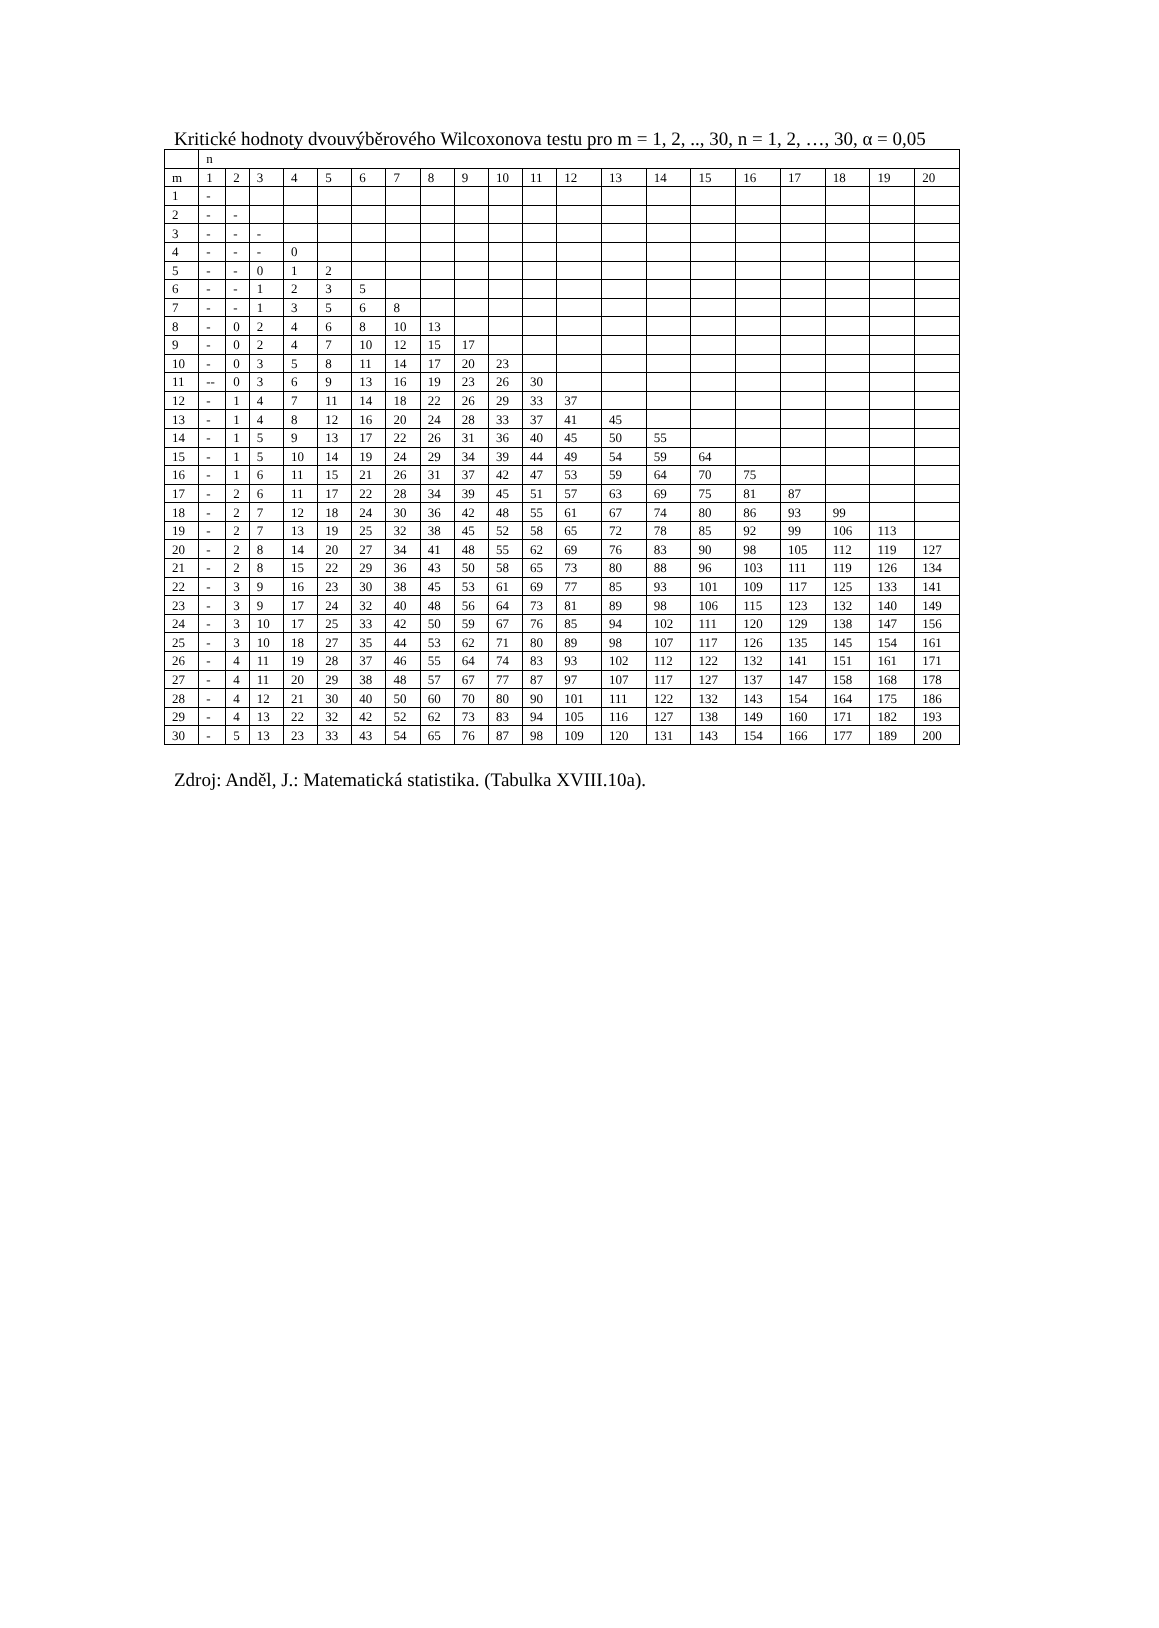Kritické hodnoty dvouvýběrového Wilcoxonova testu pro m = 1, 2, .., 30, n = 1, 2, …, 30, α = 0,05
| | n | | | | | | | | | | | | | | | | | | | |
| m | 1 | 2 | 3 | 4 | 5 | 6 | 7 | 8 | 9 | 10 | 11 | 12 | 13 | 14 | 15 | 16 | 17 | 18 | 19 | 20 |
| 1 | - | | | | | | | | | | | | | | | | | | | |
| 2 | - | - | | | | | | | | | | | | | | | | | | |
| 3 | - | - | - | | | | | | | | | | | | | | | | | |
| 4 | - | - | - | 0 | | | | | | | | | | | | | | | | |
| 5 | - | - | 0 | 1 | 2 | | | | | | | | | | | | | | | |
| 6 | - | - | 1 | 2 | 3 | 5 | | | | | | | | | | | | | | |
| 7 | - | - | 1 | 3 | 5 | 6 | 8 | | | | | | | | | | | | | |
| 8 | - | 0 | 2 | 4 | 6 | 8 | 10 | 13 | | | | | | | | | | | | |
| 9 | - | 0 | 2 | 4 | 7 | 10 | 12 | 15 | 17 | | | | | | | | | | | |
| 10 | - | 0 | 3 | 5 | 8 | 11 | 14 | 17 | 20 | 23 | | | | | | | | | | |
| 11 | -- | 0 | 3 | 6 | 9 | 13 | 16 | 19 | 23 | 26 | 30 | | | | | | | | | |
| 12 | - | 1 | 4 | 7 | 11 | 14 | 18 | 22 | 26 | 29 | 33 | 37 | | | | | | | | |
| 13 | - | 1 | 4 | 8 | 12 | 16 | 20 | 24 | 28 | 33 | 37 | 41 | 45 | | | | | | | |
| 14 | - | 1 | 5 | 9 | 13 | 17 | 22 | 26 | 31 | 36 | 40 | 45 | 50 | 55 | | | | | | |
| 15 | - | 1 | 5 | 10 | 14 | 19 | 24 | 29 | 34 | 39 | 44 | 49 | 54 | 59 | 64 | | | | | |
| 16 | - | 1 | 6 | 11 | 15 | 21 | 26 | 31 | 37 | 42 | 47 | 53 | 59 | 64 | 70 | 75 | | | | |
| 17 | - | 2 | 6 | 11 | 17 | 22 | 28 | 34 | 39 | 45 | 51 | 57 | 63 | 69 | 75 | 81 | 87 | | | |
| 18 | - | 2 | 7 | 12 | 18 | 24 | 30 | 36 | 42 | 48 | 55 | 61 | 67 | 74 | 80 | 86 | 93 | 99 | | |
| 19 | - | 2 | 7 | 13 | 19 | 25 | 32 | 38 | 45 | 52 | 58 | 65 | 72 | 78 | 85 | 92 | 99 | 106 | 113 | |
| 20 | - | 2 | 8 | 14 | 20 | 27 | 34 | 41 | 48 | 55 | 62 | 69 | 76 | 83 | 90 | 98 | 105 | 112 | 119 | 127 |
| 21 | - | 2 | 8 | 15 | 22 | 29 | 36 | 43 | 50 | 58 | 65 | 73 | 80 | 88 | 96 | 103 | 111 | 119 | 126 | 134 |
| 22 | - | 3 | 9 | 16 | 23 | 30 | 38 | 45 | 53 | 61 | 69 | 77 | 85 | 93 | 101 | 109 | 117 | 125 | 133 | 141 |
| 23 | - | 3 | 9 | 17 | 24 | 32 | 40 | 48 | 56 | 64 | 73 | 81 | 89 | 98 | 106 | 115 | 123 | 132 | 140 | 149 |
| 24 | - | 3 | 10 | 17 | 25 | 33 | 42 | 50 | 59 | 67 | 76 | 85 | 94 | 102 | 111 | 120 | 129 | 138 | 147 | 156 |
| 25 | - | 3 | 10 | 18 | 27 | 35 | 44 | 53 | 62 | 71 | 80 | 89 | 98 | 107 | 117 | 126 | 135 | 145 | 154 | 161 |
| 26 | - | 4 | 11 | 19 | 28 | 37 | 46 | 55 | 64 | 74 | 83 | 93 | 102 | 112 | 122 | 132 | 141 | 151 | 161 | 171 |
| 27 | - | 4 | 11 | 20 | 29 | 38 | 48 | 57 | 67 | 77 | 87 | 97 | 107 | 117 | 127 | 137 | 147 | 158 | 168 | 178 |
| 28 | - | 4 | 12 | 21 | 30 | 40 | 50 | 60 | 70 | 80 | 90 | 101 | 111 | 122 | 132 | 143 | 154 | 164 | 175 | 186 |
| 29 | - | 4 | 13 | 22 | 32 | 42 | 52 | 62 | 73 | 83 | 94 | 105 | 116 | 127 | 138 | 149 | 160 | 171 | 182 | 193 |
| 30 | - | 5 | 13 | 23 | 33 | 43 | 54 | 65 | 76 | 87 | 98 | 109 | 120 | 131 | 143 | 154 | 166 | 177 | 189 | 200 |
Zdroj: Anděl, J.: Matematická statistika. (Tabulka XVIII.10a).